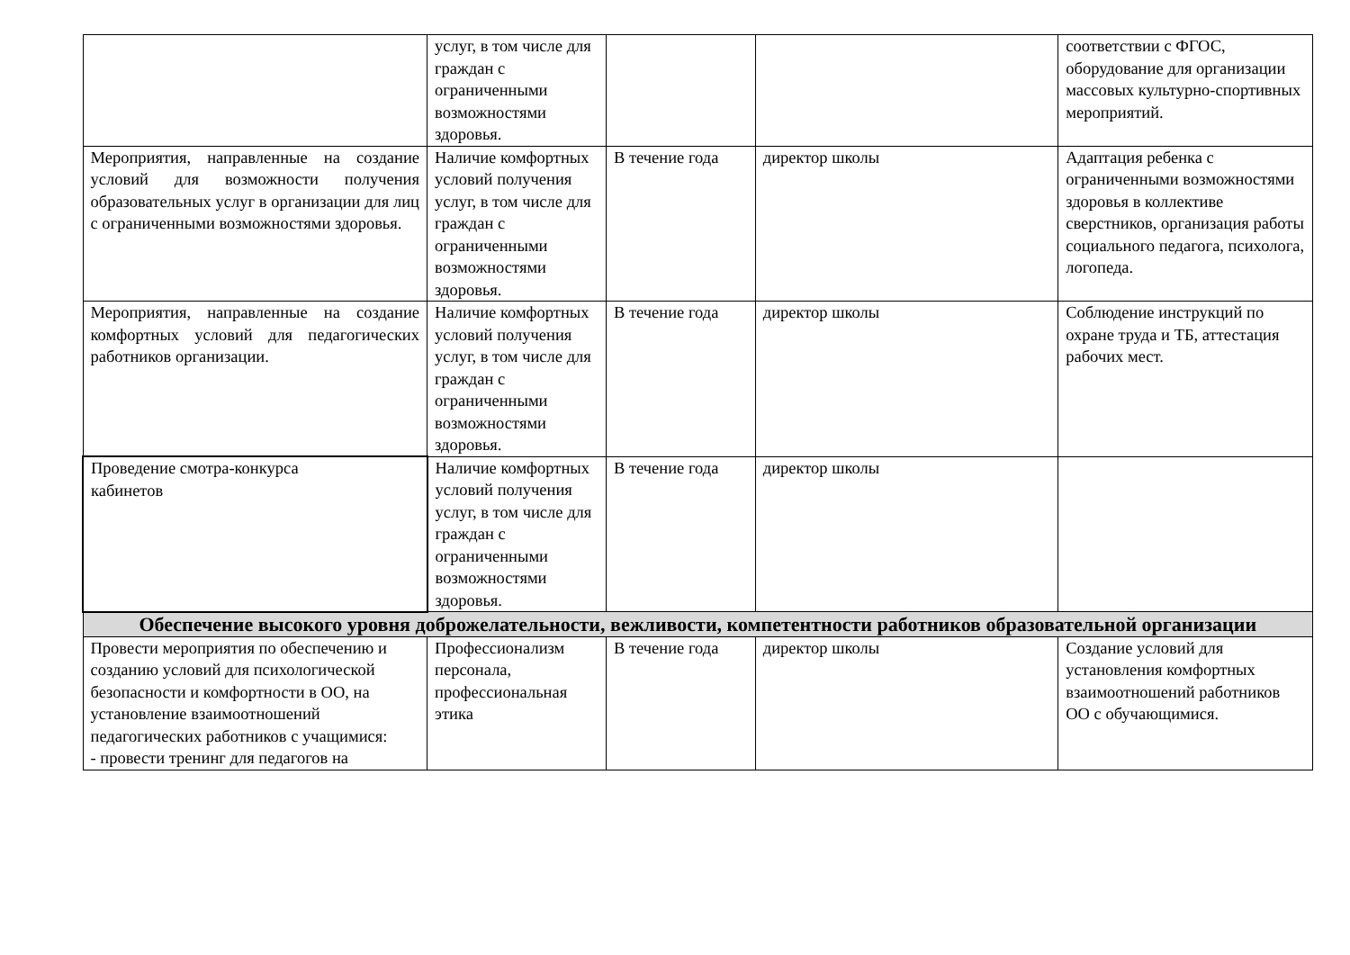| | услуг, в том числе для граждан с ограниченными возможностями здоровья. | | | соответствии с ФГОС, оборудование для организации массовых культурно-спортивных мероприятий. |
| Мероприятия, направленные на создание условий для возможности получения образовательных услуг в организации для лиц с ограниченными возможностями здоровья. | Наличие комфортных условий получения услуг, в том числе для граждан с ограниченными возможностями здоровья. | В течение года | директор школы | Адаптация ребенка с ограниченными возможностями здоровья в коллективе сверстников, организация работы социального педагога, психолога, логопеда. |
| Мероприятия, направленные на создание комфортных условий для педагогических работников организации. | Наличие комфортных условий получения услуг, в том числе для граждан с ограниченными возможностями здоровья. | В течение года | директор школы | Соблюдение инструкций по охране труда и ТБ, аттестация рабочих мест. |
| Проведение смотра-конкурса кабинетов | Наличие комфортных условий получения услуг, в том числе для граждан с ограниченными возможностями здоровья. | В течение года | директор школы | |
| Обеспечение высокого уровня доброжелательности, вежливости, компетентности работников образовательной организации | | | | |
| Провести мероприятия по обеспечению и созданию условий для психологической безопасности и комфортности в ОО, на установление взаимоотношений педагогических работников с учащимися: - провести тренинг для педагогов на | Профессионализм персонала, профессиональная этика | В течение года | директор школы | Создание условий для установления комфортных взаимоотношений работников ОО с обучающимися. |